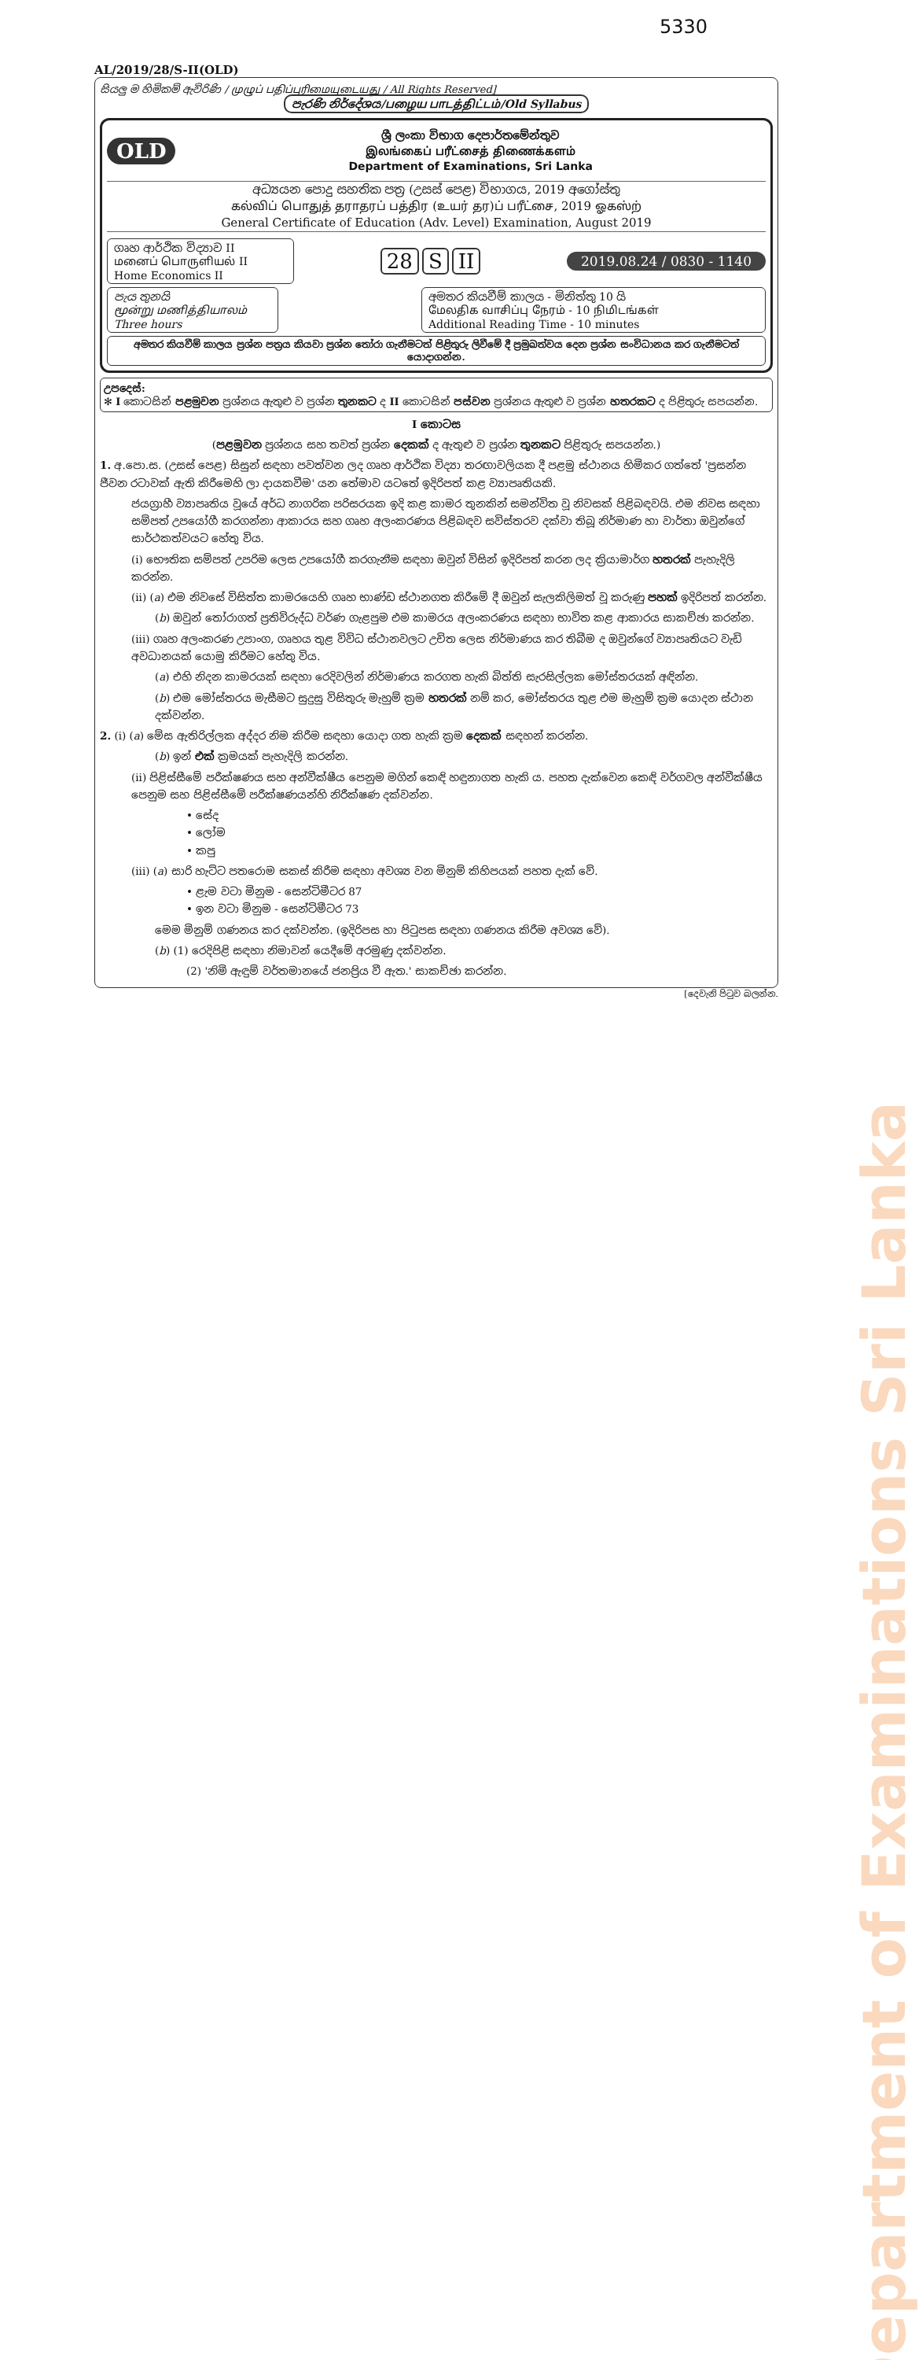5330
AL/2019/28/S-II(OLD)
සියලු ම හිමිකම් ඇවිරිණි / முழுப் பதிப்புரிமையுடையது / All Rights Reserved]
පැරණි නිර්දේශය/பழைய பாடத்திட்டம்/Old Syllabus
OLD
ශ්‍රී ලංකා විභාග දෙපාර්තමේන්තුව
இலங்கைப் பரீட்சைத் திணைக்களம்
Department of Examinations, Sri Lanka
අධ්‍යයන පොදු සහතික පත්‍ර (උසස් පෙළ) විභාගය, 2019 අගෝස්තු
கல்விப் பொதுத் தராதரப் பத்திர (உயர் தர)ப் பரீட்சை, 2019 ஓகஸ்ற்
General Certificate of Education (Adv. Level) Examination, August 2019
ගෘහ ආර්ථික විද්‍යාව II
மனைப் பொருளியல் II
Home Economics II
28 S II
2019.08.24 / 0830 - 1140
පැය තුනයි
மூன்று மணித்தியாலம்
Three hours
අමතර කියවීම් කාලය - මිනිත්තු 10 යි
மேலதிக வாசிப்பு நேரம் - 10 நிமிடங்கள்
Additional Reading Time - 10 minutes
අමතර කියවීම් කාලය ප්‍රශ්න පත්‍රය කියවා ප්‍රශ්න තෝරා ගැනීමටත් පිළිතුරු ලිවීමේ දී ප්‍රමුඛත්වය දෙන ප්‍රශ්න සංවිධානය කර ගැනීමටත් යොදාගන්න.
උපදෙස්:
✻ I කොටසින් පළමුවන ප්‍රශ්නය ඇතුළු ව ප්‍රශ්න තුනකට ද II කොටසින් පස්වන ප්‍රශ්නය ඇතුළු ව ප්‍රශ්න හතරකට ද පිළිතුරු සපයන්න.
I කොටස
(පළමුවන ප්‍රශ්නය සහ තවත් ප්‍රශ්න දෙකක් ද ඇතුළු ව ප්‍රශ්න තුනකට පිළිතුරු සපයන්න.)
1. අ.පො.ස. (උසස් පෙළ) සිසුන් සඳහා පවත්වන ලද ගෘහ ආර්ථික විද්‍යා තරඟාවලියක දී පළමු ස්ථානය හිමිකර ගත්තේ 'ප්‍රසන්න ජීවන රටාවක් ඇති කිරීමෙහි ලා දායකවීම' යන තේමාව යටතේ ඉදිරිපත් කළ ව්‍යාපෘතියකි.
ජයග්‍රාහී ව්‍යාපෘතිය වූයේ අර්ධ නාගරික පරිසරයක ඉදි කළ කාමර තුනකින් සමන්විත වූ නිවසක් පිළිබඳවයි. එම නිවස සඳහා සම්පත් උපයෝගී කරගන්නා ආකාරය සහ ගෘහ අලංකරණය පිළිබඳව සවිස්තරව දක්වා තිබූ නිර්මාණ හා වාර්තා ඔවුන්ගේ සාර්ථකත්වයට හේතු විය.
(i) භෞතික සම්පත් උපරිම ලෙස උපයෝගී කරගැනීම සඳහා ඔවුන් විසින් ඉදිරිපත් කරන ලද ක්‍රියාමාර්ග හතරක් පැහැදිලි කරන්න.
(ii) (a) එම නිවසේ විසිත්ත කාමරයෙහි ගෘහ භාණ්ඩ ස්ථානගත කිරීමේ දී ඔවුන් සැලකිලිමත් වූ කරුණු පහක් ඉදිරිපත් කරන්න.
(b) ඔවුන් තෝරාගත් ප්‍රතිවිරුද්ධ වර්ණ ගැළපුම එම කාමරය අලංකරණය සඳහා භාවිත කළ ආකාරය සාකච්ඡා කරන්න.
(iii) ගෘහ අලංකරණ උපාංග, ගෘහය තුළ විවිධ ස්ථානවලට උචිත ලෙස නිර්මාණය කර තිබීම ද ඔවුන්ගේ ව්‍යාපෘතියට වැඩි අවධානයක් යොමු කිරීමට හේතු විය.
(a) එහි නිදන කාමරයක් සඳහා රෙදිවලින් නිර්මාණය කරගත හැකි බිත්ති සැරසිල්ලක මෝස්තරයක් අඳින්න.
(b) එම මෝස්තරය මැසීමට සුදුසු විසිතුරු මැහුම් ක්‍රම හතරක් නම් කර, මෝස්තරය තුළ එම මැහුම් ක්‍රම යොදන ස්ථාන දක්වන්න.
2. (i) (a) මේස ඇතිරිල්ලක අද්දර නිම කිරීම සඳහා යොදා ගත හැකි ක්‍රම දෙකක් සඳහන් කරන්න.
(b) ඉන් එක් ක්‍රමයක් පැහැදිලි කරන්න.
(ii) පිළිස්සීමේ පරීක්ෂණය සහ අන්වීක්ෂීය පෙනුම මගින් කෙඳි හඳුනාගත හැකි ය. පහත දැක්වෙන කෙඳි වර්ගවල අන්වීක්ෂීය පෙනුම සහ පිළිස්සීමේ පරීක්ෂණයන්හි නිරීක්ෂණ දක්වන්න.
• සේද
• ලෝම
• කපු
(iii) (a) සාරි හැට්ට පතරොම සකස් කිරීම සඳහා අවශ්‍ය වන මිනුම් කිහිපයක් පහත දැක් වේ.
• ළැම වටා මිනුම - සෙන්ටිමීටර 87
• ඉන වටා මිනුම - සෙන්ටිමීටර 73
මෙම මිනුම් ගණනය කර දක්වන්න. (ඉදිරිපස හා පිටුපස සඳහා ගණනය කිරීම අවශ්‍ය වේ).
(b) (1) රෙදිපිළි සඳහා නිමාවන් යෙදීමේ අරමුණු දක්වන්න.
(2) 'නිමි ඇඳුම් වර්තමානයේ ජනප්‍රිය වී ඇත.' සාකච්ඡා කරන්න.
[දෙවැනි පිටුව බලන්න.
Department of Examinations Sri Lanka